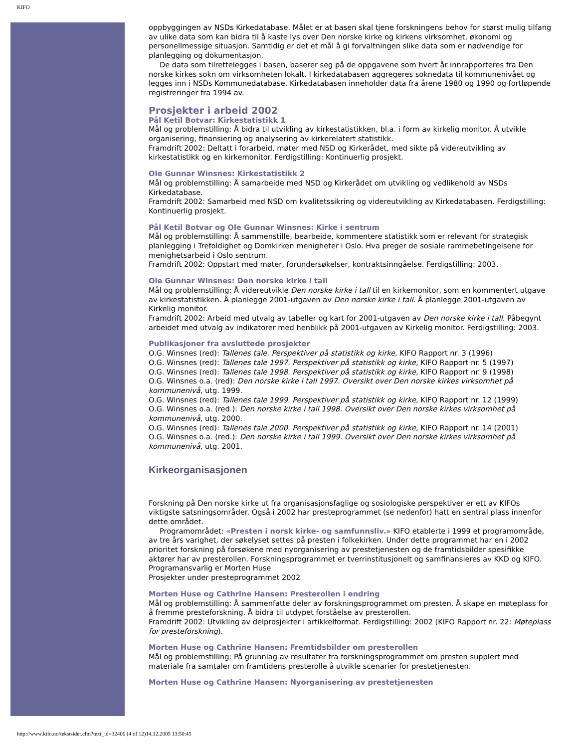KIFO
oppbyggingen av NSDs Kirkedatabase. Målet er at basen skal tjene forskningens behov for størst mulig tilfang av ulike data som kan bidra til å kaste lys over Den norske kirke og kirkens virksomhet, økonomi og personellmessige situasjon. Samtidig er det et mål å gi forvaltningen slike data som er nødvendige for planlegging og dokumentasjon.
De data som tilrettelegges i basen, baserer seg på de oppgavene som hvert år innrapporteres fra Den norske kirkes sokn om virksomheten lokalt. I kirkedatabasen aggregeres soknedata til kommunenivået og legges inn i NSDs Kommunedatabase. Kirkedatabasen inneholder data fra årene 1980 og 1990 og fortløpende registreringer fra 1994 av.
Prosjekter i arbeid 2002
Pål Ketil Botvar: Kirkestatistikk 1
Mål og problemstilling: Å bidra til utvikling av kirkestatistikken, bl.a. i form av kirkelig monitor. Å utvikle organisering, finansiering og analysering av kirkerelatert statistikk.
Framdrift 2002: Deltatt i forarbeid, møter med NSD og Kirkerådet, med sikte på videreutvikling av kirkestatistikk og en kirkemonitor. Ferdigstilling: Kontinuerlig prosjekt.
Ole Gunnar Winsnes: Kirkestatistikk 2
Mål og problemstilling: Å samarbeide med NSD og Kirkerådet om utvikling og vedlikehold av NSDs Kirkedatabase.
Framdrift 2002: Samarbeid med NSD om kvalitetssikring og videreutvikling av Kirkedatabasen. Ferdigstilling: Kontinuerlig prosjekt.
Pål Ketil Botvar og Ole Gunnar Winsnes: Kirke i sentrum
Mål og problemstilling: Å sammenstille, bearbeide, kommentere statistikk som er relevant for strategisk planlegging i Trefoldighet og Domkirken menigheter i Oslo. Hva preger de sosiale rammebetingelsene for menighetsarbeid i Oslo sentrum.
Framdrift 2002: Oppstart med møter, forundersøkelser, kontraktsinngåelse. Ferdigstilling: 2003.
Ole Gunnar Winsnes: Den norske kirke i tall
Mål og problemstilling: Å videreutvikle Den norske kirke i tall til en kirkemonitor, som en kommentert utgave av kirkestatistikken. Å planlegge 2001-utgaven av Den norske kirke i tall. Å planlegge 2001-utgaven av Kirkelig monitor.
Framdrift 2002: Arbeid med utvalg av tabeller og kart for 2001-utgaven av Den norske kirke i tall. Påbegynt arbeidet med utvalg av indikatorer med henblikk på 2001-utgaven av Kirkelig monitor. Ferdigstilling: 2003.
Publikasjoner fra avsluttede prosjekter
O.G. Winsnes (red): Tallenes tale. Perspektiver på statistikk og kirke, KIFO Rapport nr. 3 (1996)
O.G. Winsnes (red): Tallenes tale 1997. Perspektiver på statistikk og kirke, KIFO Rapport nr. 5 (1997)
O.G. Winsnes (red): Tallenes tale 1998. Perspektiver på statistikk og kirke, KIFO Rapport nr. 9 (1998)
O.G. Winsnes o.a. (red): Den norske kirke i tall 1997. Oversikt over Den norske kirkes virksomhet på kommunenivå, utg. 1999.
O.G. Winsnes (red): Tallenes tale 1999. Perspektiver på statistikk og kirke, KIFO Rapport nr. 12 (1999)
O.G. Winsnes o.a. (red.): Den norske kirke i tall 1998. Oversikt over Den norske kirkes virksomhet på kommunenivå, utg. 2000.
O.G. Winsnes (red): Tallenes tale 2000. Perspektiver på statistikk og kirke, KIFO Rapport nr. 14 (2001)
O.G. Winsnes o.a. (red.): Den norske kirke i tall 1999. Oversikt over Den norske kirkes virksomhet på kommunenivå, utg. 2001.
Kirkeorganisasjonen
Forskning på Den norske kirke ut fra organisasjonsfaglige og sosiologiske perspektiver er ett av KIFOs viktigste satsningsområder. Også i 2002 har presteprogrammet (se nedenfor) hatt en sentral plass innenfor dette området.
Programområdet: «Presten i norsk kirke- og samfunnsliv.» KIFO etablerte i 1999 et programområde, av tre års varighet, der søkelyset settes på presten i folkekirken. Under dette programmet har en i 2002 prioritet forskning på forsøkene med nyorganisering av prestetjenesten og de framtidsbilder spesifikke aktører har av presterollen. Forskningsprogrammet er tverrinstitusjonelt og samfinansieres av KKD og KIFO. Programansvarlig er Morten Huse
Prosjekter under presteprogrammet 2002
Morten Huse og Cathrine Hansen: Presterollen i endring
Mål og problemstilling: Å sammenfatte deler av forskningsprogrammet om presten. Å skape en møteplass for å fremme presteforskning. Å bidra til utdypet forståelse av presterollen.
Framdrift 2002: Utvikling av delprosjekter i artikkelformat. Ferdigstilling: 2002 (KIFO Rapport nr. 22: Møteplass for presteforskning).
Morten Huse og Cathrine Hansen: Fremtidsbilder om presterollen
Mål og problemstilling: På grunnlag av resultater fra forskningsprogrammet om presten supplert med materiale fra samtaler om framtidens presterolle å utvikle scenarier for prestetjenesten.
Morten Huse og Cathrine Hansen: Nyorganisering av prestetjenesten
http://www.kifo.no/tekstsider.cfm?text_id=32406 (4 of 12)14.12.2005 13:50:45